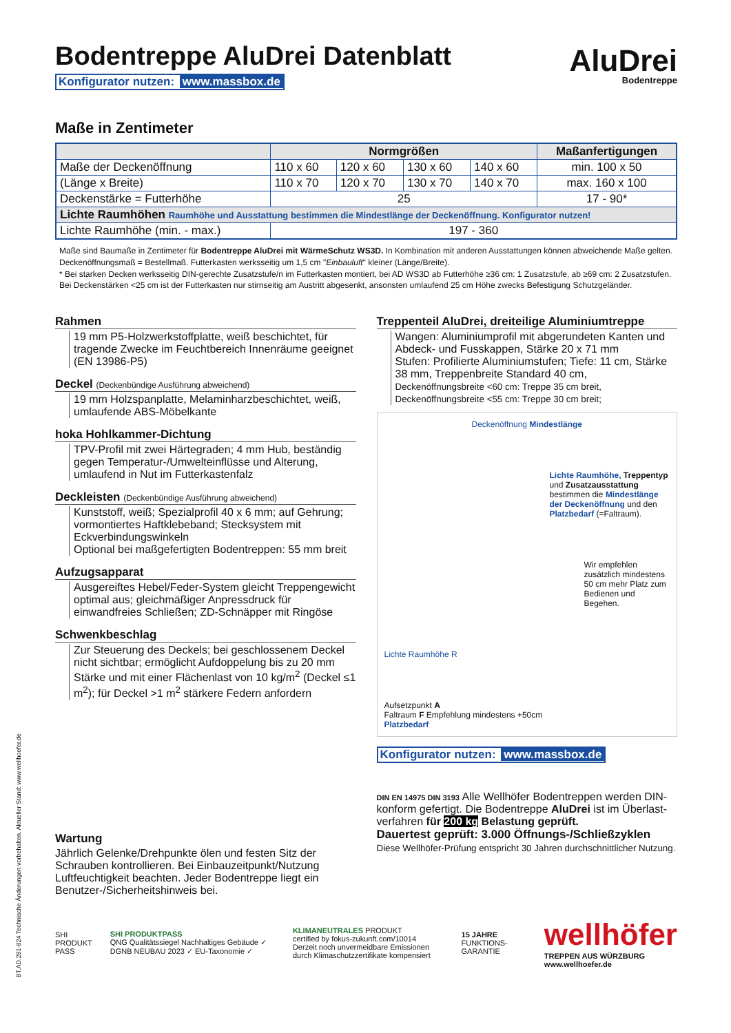AluDrei
Bodentreppe
Bodentreppe AluDrei Datenblatt
Konfigurator nutzen: www.massbox.de
Maße in Zentimeter
| | Normgrößen | | | | Maßanfertigungen |
| --- | --- | --- | --- | --- | --- |
| Maße der Deckenöffnung | 110 x 60 | 120 x 60 | 130 x 60 | 140 x 60 | min. 100 x 50 |
| (Länge x Breite) | 110 x 70 | 120 x 70 | 130 x 70 | 140 x 70 | max. 160 x 100 |
| Deckenstärke = Futterhöhe | 25 | | | | 17 - 90* |
| Lichte Raumhöhen Raumhöhe und Ausstattung bestimmen die Mindestlänge der Deckenöffnung. Konfigurator nutzen! | | | | | |
| Lichte Raumhöhe (min. - max.) | 197 - 360 | | | | |
Maße sind Baumaße in Zentimeter für Bodentreppe AluDrei mit WärmeSchutz WS3D. In Kombination mit anderen Ausstattungen können abweichende Maße gelten.
Deckenöffnungsmaß = Bestellmaß. Futterkasten werksseitig um 1,5 cm "Einbauluft" kleiner (Länge/Breite).
* Bei starken Decken werksseitig DIN-gerechte Zusatzstufe/n im Futterkasten montiert, bei AD WS3D ab Futterhöhe ≥36 cm: 1 Zusatzstufe, ab ≥69 cm: 2 Zusatzstufen.
Bei Deckenstärken <25 cm ist der Futterkasten nur stirnseitig am Austritt abgesenkt, ansonsten umlaufend 25 cm Höhe zwecks Befestigung Schutzgeländer.
Rahmen
19 mm P5-Holzwerkstoffplatte, weiß beschichtet, für tragende Zwecke im Feuchtbereich Innenräume geeignet (EN 13986-P5)
Deckel (Deckenbündige Ausführung abweichend)
19 mm Holzspanplatte, Melaminharzbeschichtet, weiß, umlaufende ABS-Möbelkante
hoka Hohlkammer-Dichtung
TPV-Profil mit zwei Härtegraden; 4 mm Hub, beständig gegen Temperatur-/Umwelteinflüsse und Alterung, umlaufend in Nut im Futterkastenfalz
Deckleisten (Deckenbündige Ausführung abweichend)
Kunststoff, weiß; Spezialprofil 40 x 6 mm; auf Gehrung; vormontiertes Haftklebeband; Stecksystem mit Eckverbindungswinkeln
Optional bei maßgefertigten Bodentreppen: 55 mm breit
Aufzugsapparat
Ausgereiftes Hebel/Feder-System gleicht Treppengewicht optimal aus; gleichmäßiger Anpressdruck für einwandfreies Schließen; ZD-Schnäpper mit Ringöse
Schwenkbeschlag
Zur Steuerung des Deckels; bei geschlossenem Deckel nicht sichtbar; ermöglicht Aufdoppelung bis zu 20 mm Stärke und mit einer Flächenlast von 10 kg/m<sup>2</sup> (Deckel ≤1 m<sup>2</sup>); für Deckel >1 m<sup>2</sup> stärkere Federn anfordern
Treppenteil AluDrei, dreiteilige Aluminiumtreppe
Wangen: Aluminiumprofil mit abgerundeten Kanten und Abdeck- und Fusskappen, Stärke 20 x 71 mm
Stufen: Profilierte Aluminiumstufen; Tiefe: 11 cm, Stärke 38 mm, Treppenbreite Standard 40 cm,
Deckenöffnungsbreite <60 cm: Treppe 35 cm breit,
Deckenöffnungsbreite <55 cm: Treppe 30 cm breit;
Deckenöffnung Mindestlänge
Lichte Raumhöhe, Treppentyp und Zusatzausstattung bestimmen die Mindestlänge der Deckenöffnung und den Platzbedarf (=Faltraum).
Wir empfehlen zusätzlich mindestens 50 cm mehr Platz zum Bedienen und Begehen.
Lichte Raumhöhe R
Aufsetzpunkt A
Faltraum F Empfehlung mindestens +50cm
Platzbedarf
Konfigurator nutzen: www.massbox.de
Wartung
Jährlich Gelenke/Drehpunkte ölen und festen Sitz der Schrauben kontrollieren. Bei Einbauzeitpunkt/Nutzung Luftfeuchtigkeit beachten. Jeder Bodentreppe liegt ein Benutzer-/Sicherheitshinweis bei.
DIN EN 14975 DIN 3193 Alle Wellhöfer Bodentreppen werden DIN-konform gefertigt. Die Bodentreppe AluDrei ist im Überlast-verfahren für 200 kg Belastung geprüft.
Dauertest geprüft: 3.000 Öffnungs-/Schließzyklen
Diese Wellhöfer-Prüfung entspricht 30 Jahren durchschnittlicher Nutzung.
SHI PRODUKT PASS
SHI PRODUKTPASS
QNG Qualitätssiegel Nachhaltiges Gebäude ✓ DGNB NEUBAU 2023 ✓ EU-Taxonomie ✓
KLIMANEUTRALES PRODUKT
certified by fokus-zukunft.com/10014
Derzeit noch unvermeidbare Emissionen durch Klimaschutzzertifikate kompensiert
15 JAHRE FUNKTIONS-GARANTIE
wellhöfer
TREPPEN AUS WÜRZBURG
www.wellhoefer.de
BT.AD.281-824 Technische Änderungen vorbehalten. Aktueller Stand: www.wellhoefer.de